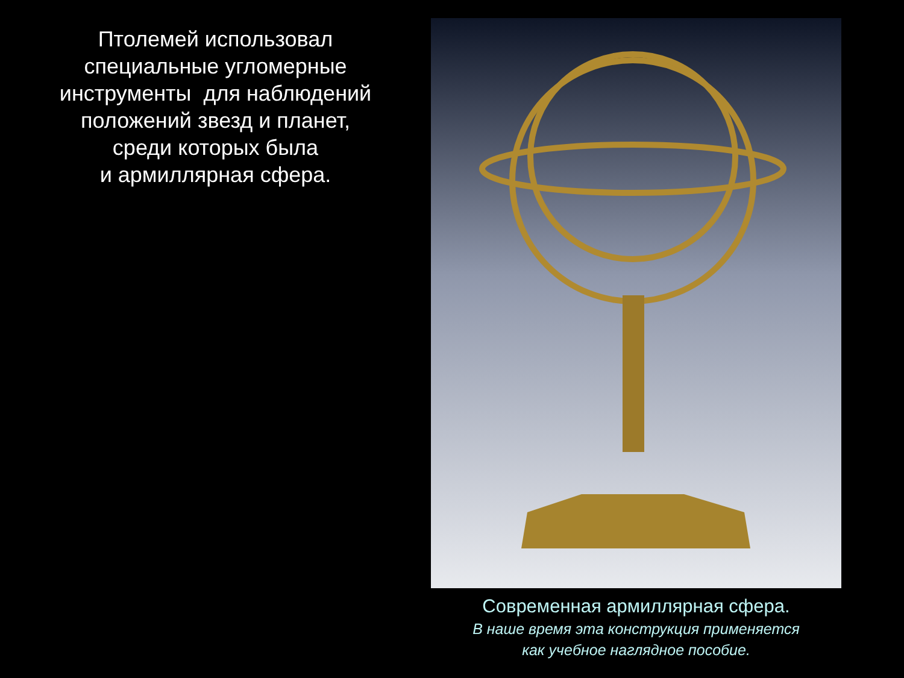Птолемей использовал
специальные угломерные
инструменты для наблюдений
положений звезд и планет,
среди которых была
и армиллярная сфера.
Современная армиллярная сфера.
В наше время эта конструкция применяется
как учебное наглядное пособие.